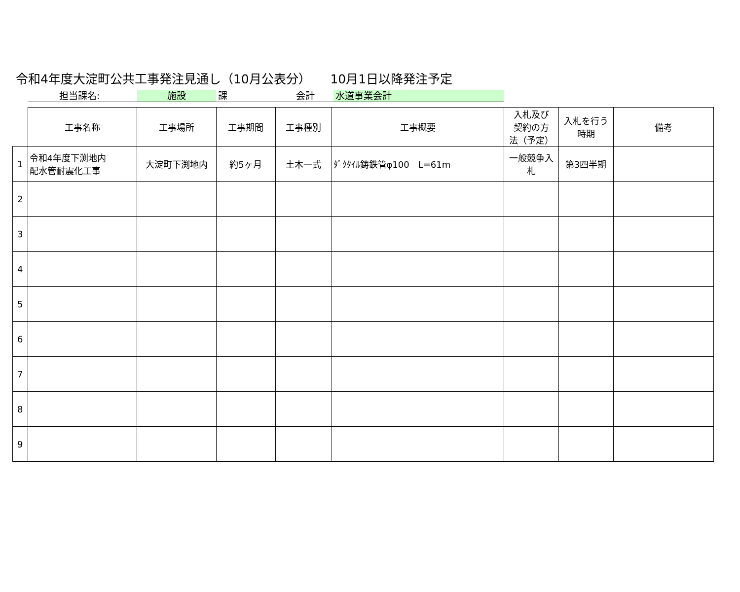令和4年度大淀町公共工事発注見通し（10月公表分） 10月1日以降発注予定
担当課名: 施設 課 会計 水道事業会計
| | 工事名称 | 工事場所 | 工事期間 | 工事種別 | 工事概要 | 入札及び 契約の方 法（予定） | 入札を行う 時期 | 備考 |
| --- | --- | --- | --- | --- | --- | --- | --- | --- |
| 1 | 令和4年度下渕地内 配水管耐震化工事 | 大淀町下渕地内 | 約5ヶ月 | 土木一式 | ﾀﾞｸﾀｲﾙ鋳鉄管φ100 L=61m | 一般競争入札 | 第3四半期 | |
| 2 | | | | | | | | |
| 3 | | | | | | | | |
| 4 | | | | | | | | |
| 5 | | | | | | | | |
| 6 | | | | | | | | |
| 7 | | | | | | | | |
| 8 | | | | | | | | |
| 9 | | | | | | | | |